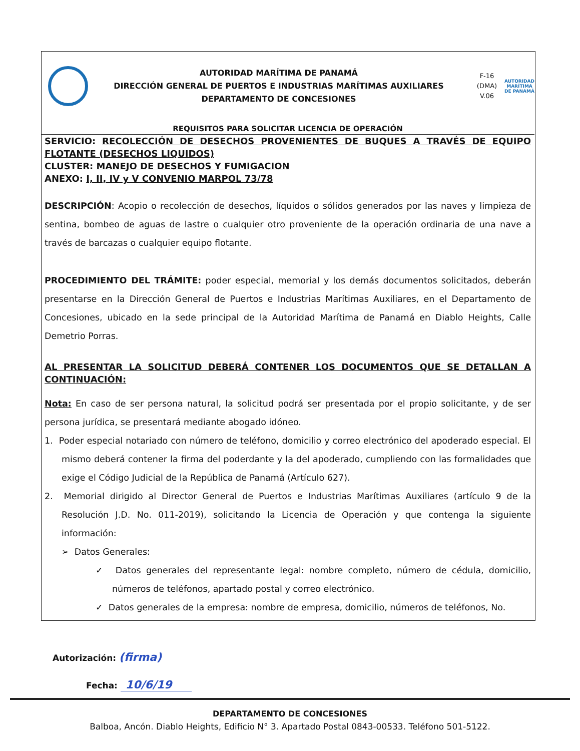AUTORIDAD MARÍTIMA DE PANAMÁ
DIRECCIÓN GENERAL DE PUERTOS E INDUSTRIAS MARÍTIMAS AUXILIARES
DEPARTAMENTO DE CONCESIONES
F-16
(DMA)
V.06
AUTORIDAD MARÍTIMA DE PANAMÁ
REQUISITOS PARA SOLICITAR LICENCIA DE OPERACIÓN
SERVICIO: RECOLECCIÓN DE DESECHOS PROVENIENTES DE BUQUES A TRAVÉS DE EQUIPO FLOTANTE (DESECHOS LIQUIDOS)
CLUSTER: MANEJO DE DESECHOS Y FUMIGACION
ANEXO: I, II, IV y V CONVENIO MARPOL 73/78
DESCRIPCIÓN: Acopio o recolección de desechos, líquidos o sólidos generados por las naves y limpieza de sentina, bombeo de aguas de lastre o cualquier otro proveniente de la operación ordinaria de una nave a través de barcazas o cualquier equipo flotante.
PROCEDIMIENTO DEL TRÁMITE: poder especial, memorial y los demás documentos solicitados, deberán presentarse en la Dirección General de Puertos e Industrias Marítimas Auxiliares, en el Departamento de Concesiones, ubicado en la sede principal de la Autoridad Marítima de Panamá en Diablo Heights, Calle Demetrio Porras.
AL PRESENTAR LA SOLICITUD DEBERÁ CONTENER LOS DOCUMENTOS QUE SE DETALLAN A CONTINUACIÓN:
Nota: En caso de ser persona natural, la solicitud podrá ser presentada por el propio solicitante, y de ser persona jurídica, se presentará mediante abogado idóneo.
1. Poder especial notariado con número de teléfono, domicilio y correo electrónico del apoderado especial. El mismo deberá contener la firma del poderdante y la del apoderado, cumpliendo con las formalidades que exige el Código Judicial de la República de Panamá (Artículo 627).
2. Memorial dirigido al Director General de Puertos e Industrias Marítimas Auxiliares (artículo 9 de la Resolución J.D. No. 011-2019), solicitando la Licencia de Operación y que contenga la siguiente información:
➢ Datos Generales:
✓ Datos generales del representante legal: nombre completo, número de cédula, domicilio, números de teléfonos, apartado postal y correo electrónico.
✓ Datos generales de la empresa: nombre de empresa, domicilio, números de teléfonos, No.
Autorización: (firma)
Fecha: 10/6/19
DEPARTAMENTO DE CONCESIONES
Balboa, Ancón. Diablo Heights, Edificio N° 3. Apartado Postal 0843-00533. Teléfono 501-5122.